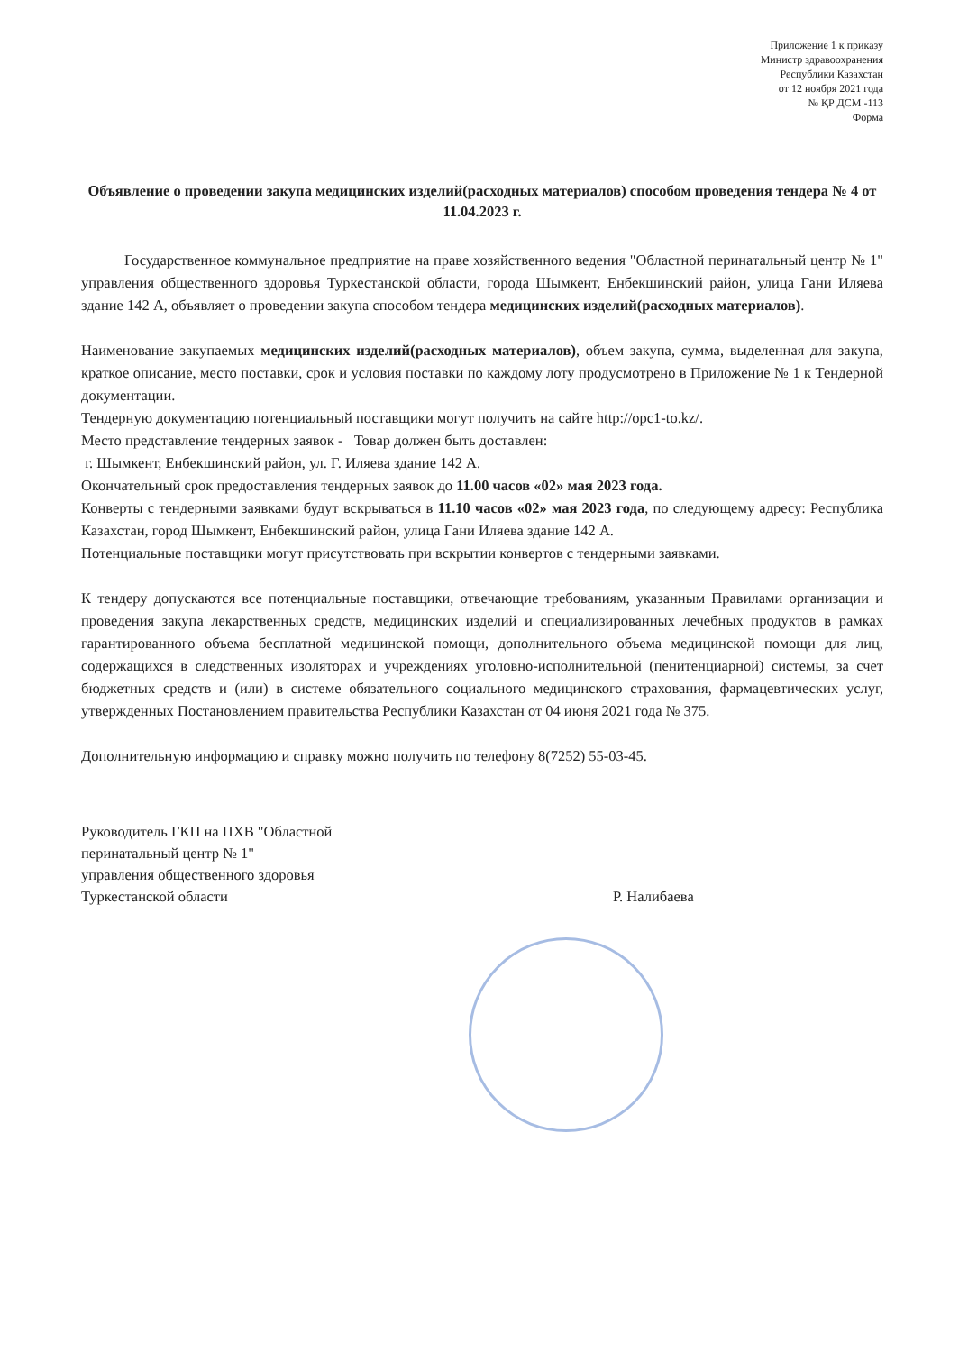Приложение 1 к приказу
Министр здравоохранения
Республики Казахстан
от 12 ноября 2021 года
№ ҚР ДСМ -113
Форма
Объявление о проведении закупа медицинских изделий(расходных материалов) способом проведения тендера № 4 от 11.04.2023 г.
Государственное коммунальное предприятие на праве хозяйственного ведения "Областной перинатальный центр № 1" управления общественного здоровья Туркестанской области, города Шымкент, Енбекшинский район, улица Гани Иляева здание 142 А, объявляет о проведении закупа способом тендера медицинских изделий(расходных материалов).
Наименование закупаемых медицинских изделий(расходных материалов), объем закупа, сумма, выделенная для закупа, краткое описание, место поставки, срок и условия поставки по каждому лоту продусмотрено в Приложение № 1 к Тендерной документации.
Тендерную документацию потенциальный поставщики могут получить на сайте http://opc1-to.kz/.
Место представление тендерных заявок - Товар должен быть доставлен:
г. Шымкент, Енбекшинский район, ул. Г. Иляева здание 142 А.
Окончательный срок предоставления тендерных заявок до 11.00 часов «02» мая 2023 года.
Конверты с тендерными заявками будут вскрываться в 11.10 часов «02» мая 2023 года, по следующему адресу: Республика Казахстан, город Шымкент, Енбекшинский район, улица Гани Иляева здание 142 А.
Потенциальные поставщики могут присутствовать при вскрытии конвертов с тендерными заявками.
К тендеру допускаются все потенциальные поставщики, отвечающие требованиям, указанным Правилами организации и проведения закупа лекарственных средств, медицинских изделий и специализированных лечебных продуктов в рамках гарантированного объема бесплатной медицинской помощи, дополнительного объема медицинской помощи для лиц, содержащихся в следственных изоляторах и учреждениях уголовно-исполнительной (пенитенциарной) системы, за счет бюджетных средств и (или) в системе обязательного социального медицинского страхования, фармацевтических услуг, утвержденных Постановлением правительства Республики Казахстан от 04 июня 2021 года № 375.
Дополнительную информацию и справку можно получить по телефону 8(7252) 55-03-45.
Руководитель ГКП на ПХВ "Областной
перинатальный центр № 1"
управления общественного здоровья
Туркестанской области
Р. Налибаева